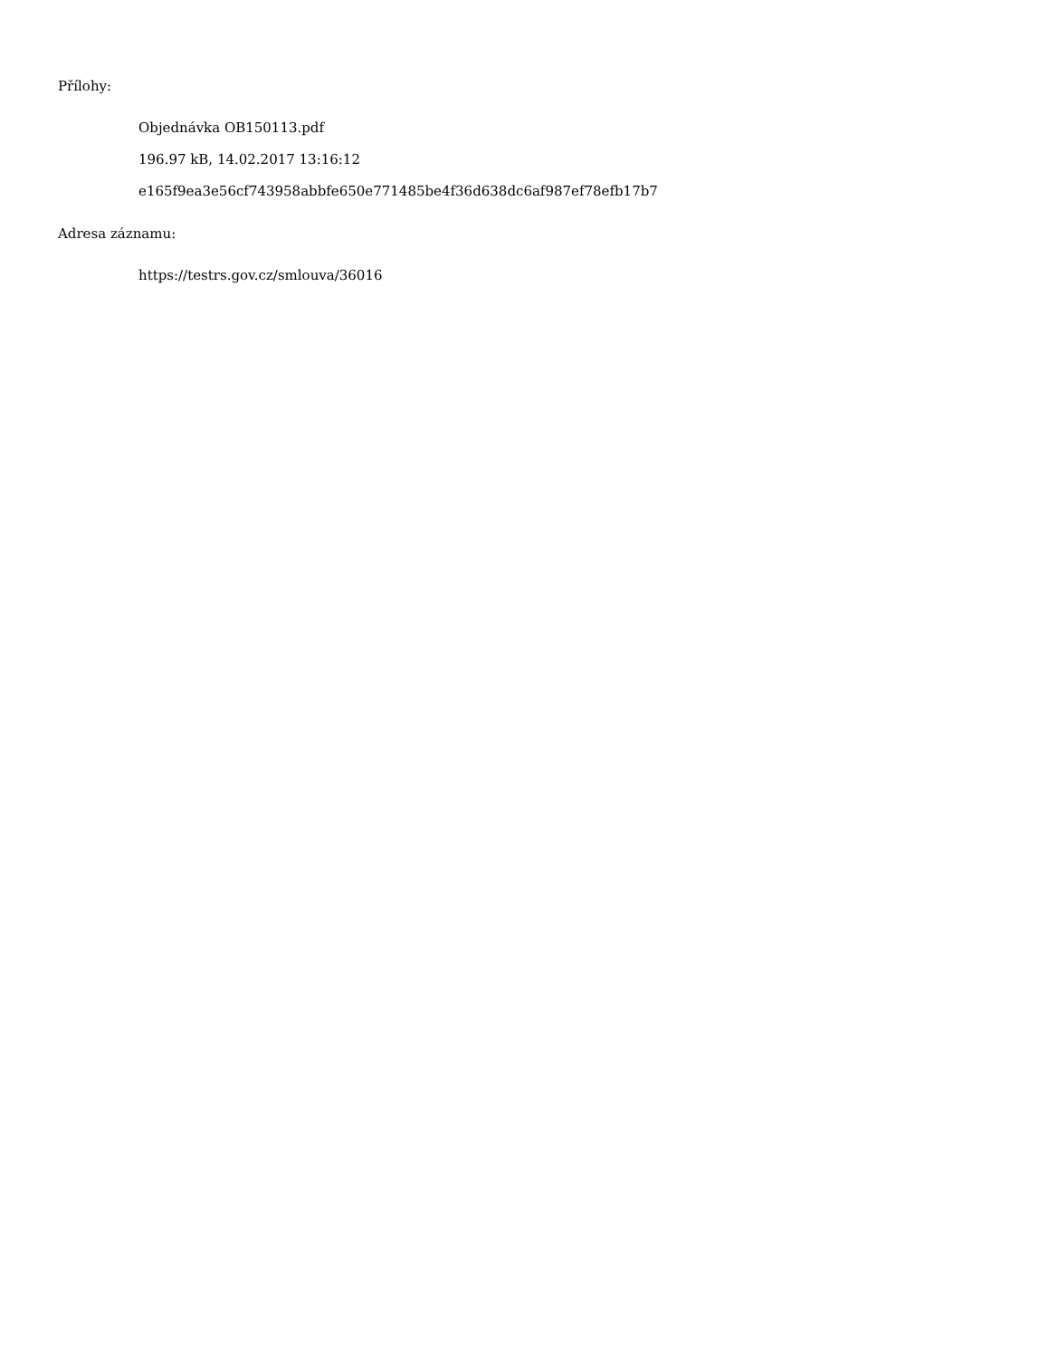Přílohy:
Objednávka OB150113.pdf
196.97 kB, 14.02.2017 13:16:12
e165f9ea3e56cf743958abbfe650e771485be4f36d638dc6af987ef78efb17b7
Adresa záznamu:
https://testrs.gov.cz/smlouva/36016